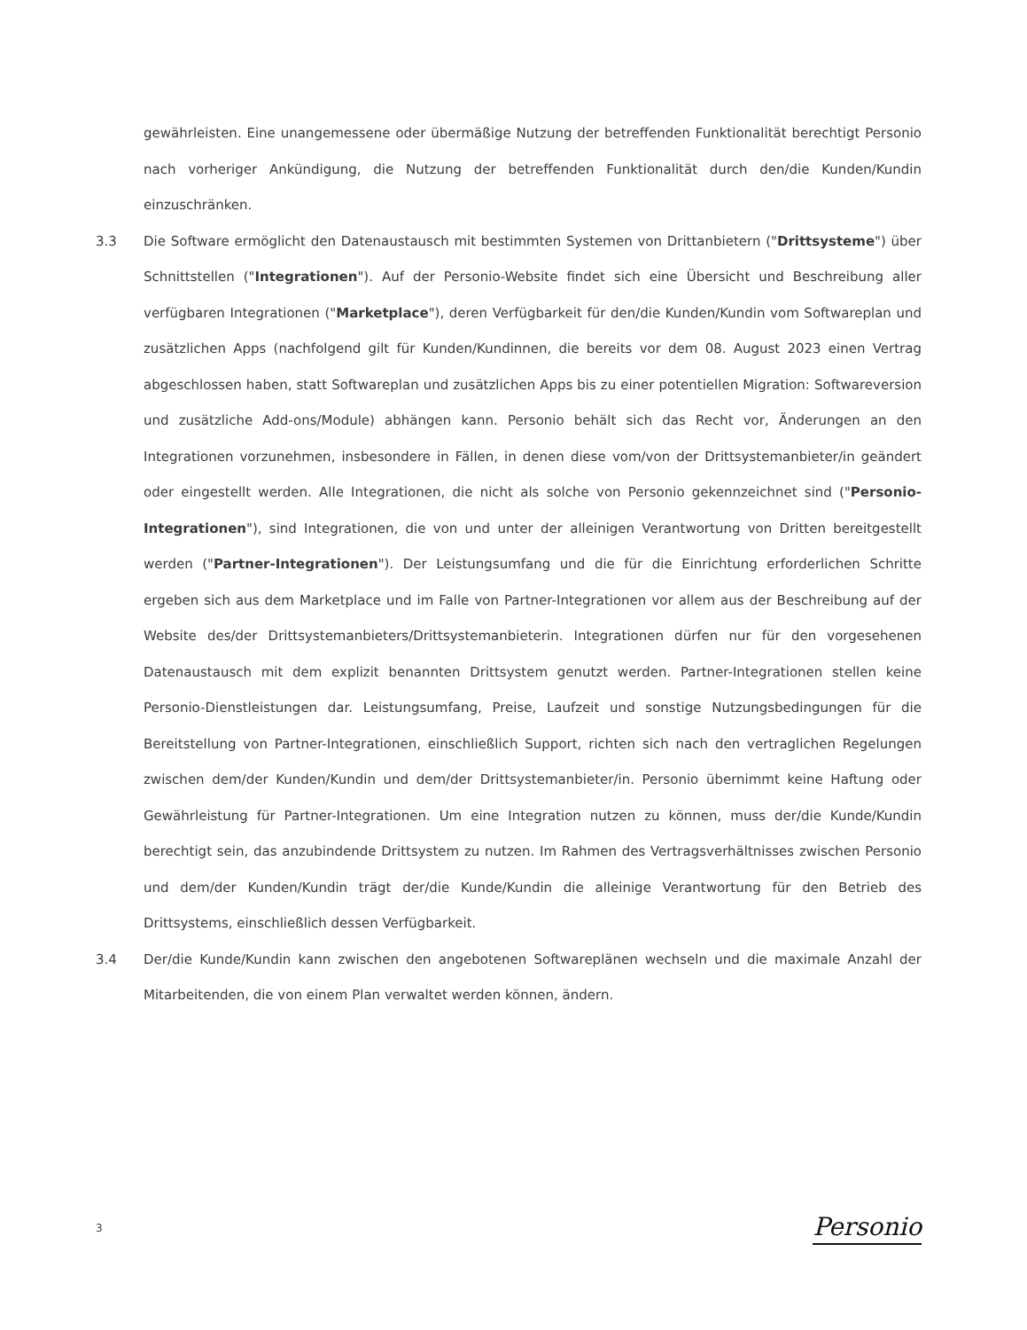gewährleisten. Eine unangemessene oder übermäßige Nutzung der betreffenden Funktionalität berechtigt Personio nach vorheriger Ankündigung, die Nutzung der betreffenden Funktionalität durch den/die Kunden/Kundin einzuschränken.
3.3 Die Software ermöglicht den Datenaustausch mit bestimmten Systemen von Drittanbietern ("Drittsysteme") über Schnittstellen ("Integrationen"). Auf der Personio-Website findet sich eine Übersicht und Beschreibung aller verfügbaren Integrationen ("Marketplace"), deren Verfügbarkeit für den/die Kunden/Kundin vom Softwareplan und zusätzlichen Apps (nachfolgend gilt für Kunden/Kundinnen, die bereits vor dem 08. August 2023 einen Vertrag abgeschlossen haben, statt Softwareplan und zusätzlichen Apps bis zu einer potentiellen Migration: Softwareversion und zusätzliche Add-ons/Module) abhängen kann. Personio behält sich das Recht vor, Änderungen an den Integrationen vorzunehmen, insbesondere in Fällen, in denen diese vom/von der Drittsystemanbieter/in geändert oder eingestellt werden. Alle Integrationen, die nicht als solche von Personio gekennzeichnet sind ("Personio-Integrationen"), sind Integrationen, die von und unter der alleinigen Verantwortung von Dritten bereitgestellt werden ("Partner-Integrationen"). Der Leistungsumfang und die für die Einrichtung erforderlichen Schritte ergeben sich aus dem Marketplace und im Falle von Partner-Integrationen vor allem aus der Beschreibung auf der Website des/der Drittsystemanbieters/Drittsystemanbieterin. Integrationen dürfen nur für den vorgesehenen Datenaustausch mit dem explizit benannten Drittsystem genutzt werden. Partner-Integrationen stellen keine Personio-Dienstleistungen dar. Leistungsumfang, Preise, Laufzeit und sonstige Nutzungsbedingungen für die Bereitstellung von Partner-Integrationen, einschließlich Support, richten sich nach den vertraglichen Regelungen zwischen dem/der Kunden/Kundin und dem/der Drittsystemanbieter/in. Personio übernimmt keine Haftung oder Gewährleistung für Partner-Integrationen. Um eine Integration nutzen zu können, muss der/die Kunde/Kundin berechtigt sein, das anzubindende Drittsystem zu nutzen. Im Rahmen des Vertragsverhältnisses zwischen Personio und dem/der Kunden/Kundin trägt der/die Kunde/Kundin die alleinige Verantwortung für den Betrieb des Drittsystems, einschließlich dessen Verfügbarkeit.
3.4 Der/die Kunde/Kundin kann zwischen den angebotenen Softwareplänen wechseln und die maximale Anzahl der Mitarbeitenden, die von einem Plan verwaltet werden können, ändern.
3 Personio